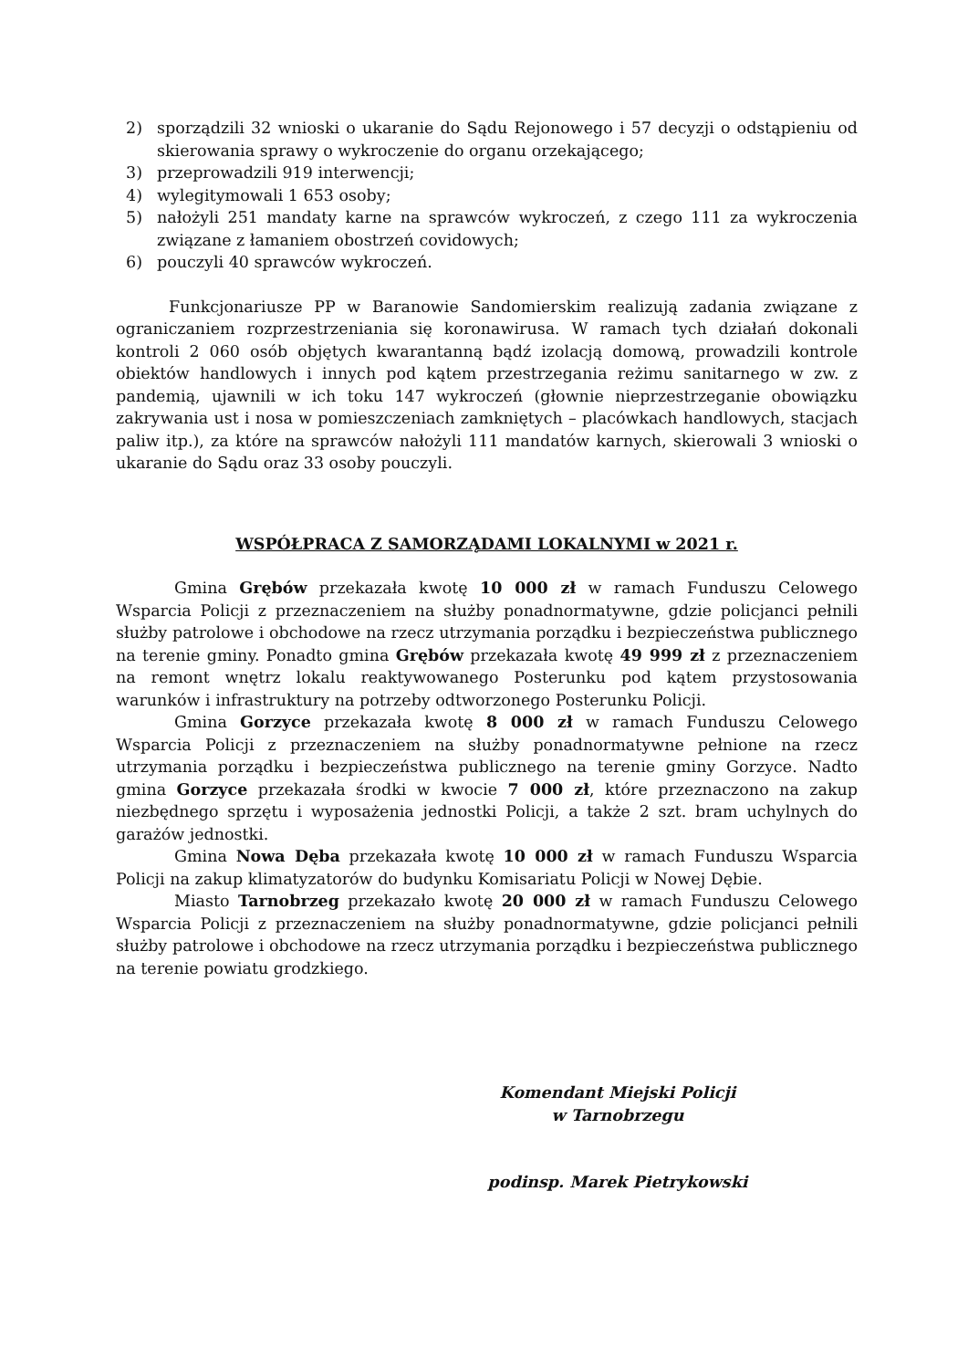2) sporządzili 32 wnioski o ukaranie do Sądu Rejonowego i 57 decyzji o odstąpieniu od skierowania sprawy o wykroczenie do organu orzekającego;
3) przeprowadzili 919 interwencji;
4) wylegitymowali 1 653 osoby;
5) nałożyli 251 mandaty karne na sprawców wykroczeń, z czego 111 za wykroczenia związane z łamaniem obostrzeń covidowych;
6) pouczyli 40 sprawców wykroczeń.
Funkcjonariusze PP w Baranowie Sandomierskim realizują zadania związane z ograniczaniem rozprzestrzeniania się koronawirusa. W ramach tych działań dokonali kontroli 2 060 osób objętych kwarantanną bądź izolacją domową, prowadzili kontrole obiektów handlowych i innych pod kątem przestrzegania reżimu sanitarnego w zw. z pandemią, ujawnili w ich toku 147 wykroczeń (głownie nieprzestrzeganie obowiązku zakrywania ust i nosa w pomieszczeniach zamkniętych – placówkach handlowych, stacjach paliw itp.), za które na sprawców nałożyli 111 mandatów karnych, skierowali 3 wnioski o ukaranie do Sądu oraz 33 osoby pouczyli.
WSPÓŁPRACA Z SAMORZĄDAMI LOKALNYMI w 2021 r.
Gmina Grębów przekazała kwotę 10 000 zł w ramach Funduszu Celowego Wsparcia Policji z przeznaczeniem na służby ponadnormatywne, gdzie policjanci pełnili służby patrolowe i obchodowe na rzecz utrzymania porządku i bezpieczeństwa publicznego na terenie gminy. Ponadto gmina Grębów przekazała kwotę 49 999 zł z przeznaczeniem na remont wnętrz lokalu reaktywowanego Posterunku pod kątem przystosowania warunków i infrastruktury na potrzeby odtworzonego Posterunku Policji.
Gmina Gorzyce przekazała kwotę 8 000 zł w ramach Funduszu Celowego Wsparcia Policji z przeznaczeniem na służby ponadnormatywne pełnione na rzecz utrzymania porządku i bezpieczeństwa publicznego na terenie gminy Gorzyce. Nadto gmina Gorzyce przekazała środki w kwocie 7 000 zł, które przeznaczono na zakup niezbędnego sprzętu i wyposażenia jednostki Policji, a także 2 szt. bram uchylnych do garażów jednostki.
Gmina Nowa Dęba przekazała kwotę 10 000 zł w ramach Funduszu Wsparcia Policji na zakup klimatyzatorów do budynku Komisariatu Policji w Nowej Dębie.
Miasto Tarnobrzeg przekazało kwotę 20 000 zł w ramach Funduszu Celowego Wsparcia Policji z przeznaczeniem na służby ponadnormatywne, gdzie policjanci pełnili służby patrolowe i obchodowe na rzecz utrzymania porządku i bezpieczeństwa publicznego na terenie powiatu grodzkiego.
Komendant Miejski Policji
w Tarnobrzegu
podinsp. Marek Pietrykowski